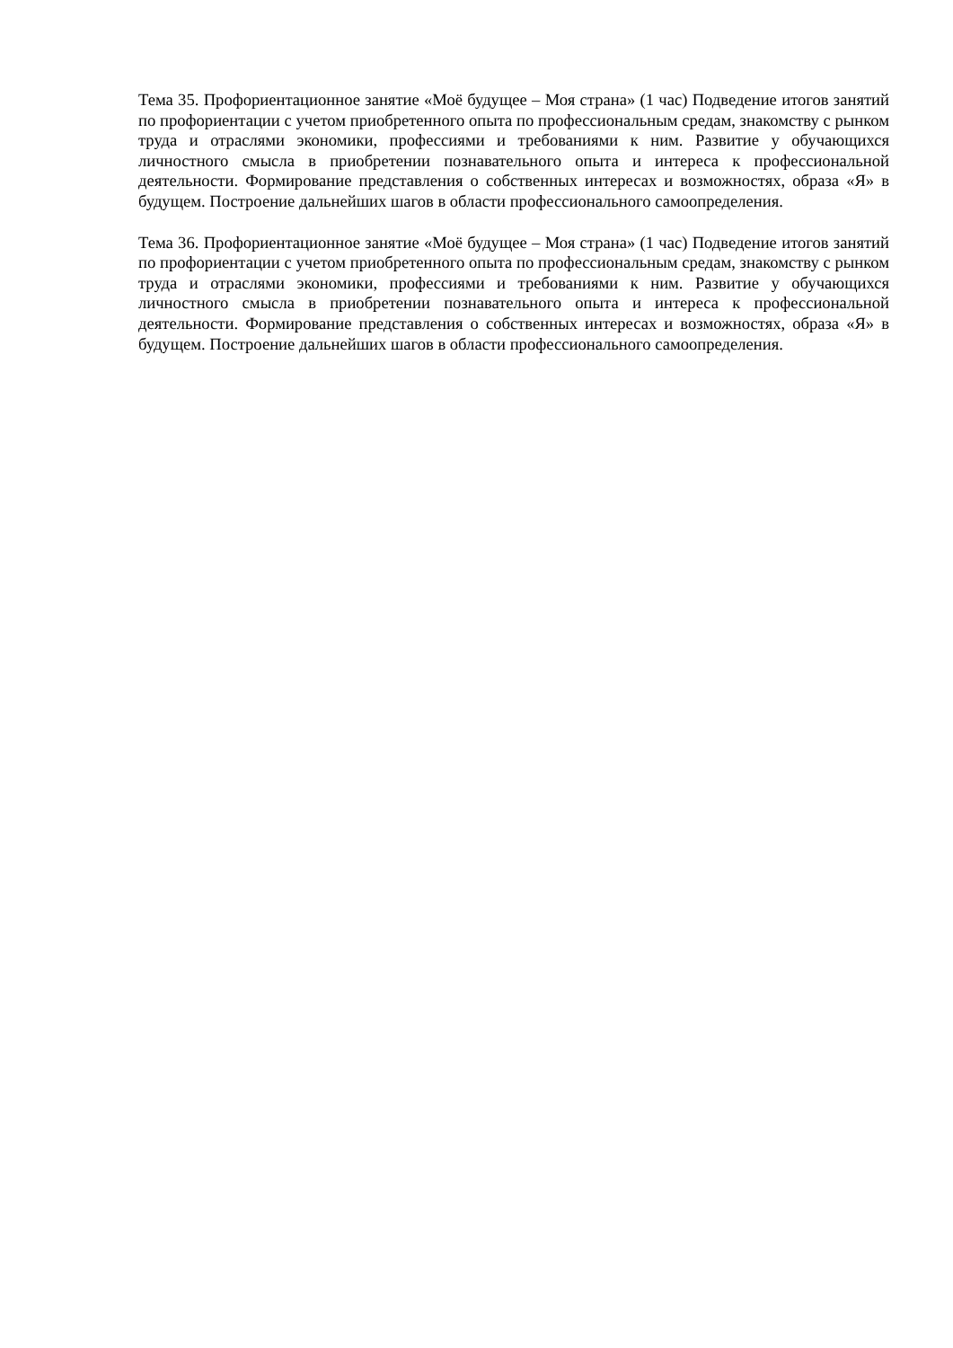Тема 35. Профориентационное занятие «Моё будущее – Моя страна» (1 час) Подведение итогов занятий по профориентации с учетом приобретенного опыта по профессиональным средам, знакомству с рынком труда и отраслями экономики, профессиями и требованиями к ним. Развитие у обучающихся личностного смысла в приобретении познавательного опыта и интереса к профессиональной деятельности. Формирование представления о собственных интересах и возможностях, образа «Я» в будущем. Построение дальнейших шагов в области профессионального самоопределения.
Тема 36. Профориентационное занятие «Моё будущее – Моя страна» (1 час) Подведение итогов занятий по профориентации с учетом приобретенного опыта по профессиональным средам, знакомству с рынком труда и отраслями экономики, профессиями и требованиями к ним. Развитие у обучающихся личностного смысла в приобретении познавательного опыта и интереса к профессиональной деятельности. Формирование представления о собственных интересах и возможностях, образа «Я» в будущем. Построение дальнейших шагов в области профессионального самоопределения.